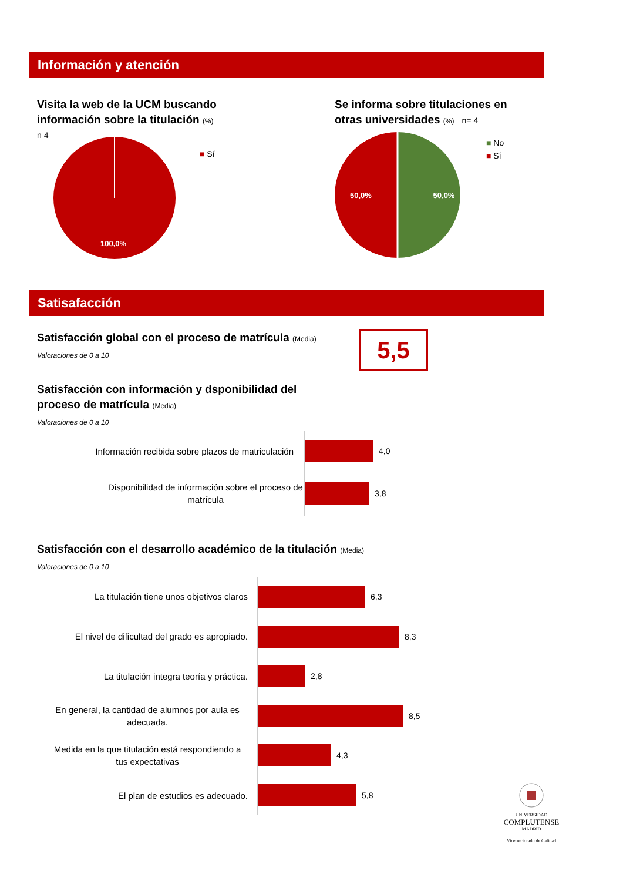Información y atención
Visita la web de la UCM buscando información sobre la titulación (%)
n 4
100,0%
■ Sí
Se informa sobre titulaciones en otras universidades (%) n= 4
50,0%
50,0%
■ No
■ Sí
Satisafacción
Satisfacción global con el proceso de matrícula (Media)
Valoraciones de 0 a 10
5,5
Satisfacción con información y dsponibilidad del proceso de matrícula (Media)
Valoraciones de 0 a 10
Información recibida sobre plazos de matriculación
4,0
Disponibilidad de información sobre el proceso de matrícula
3,8
Satisfacción con el desarrollo académico de la titulación (Media)
Valoraciones de 0 a 10
La titulación tiene unos objetivos claros
6,3
El nivel de dificultad del grado es apropiado.
8,3
La titulación integra teoría y práctica.
2,8
En general, la cantidad de alumnos por aula es adecuada.
8,5
Medida en la que titulación está respondiendo a tus expectativas
4,3
El plan de estudios es adecuado. 5,8
UNIVERSIDAD
COMPLUTENSE
MADRID
Vicerrectorado de Calidad